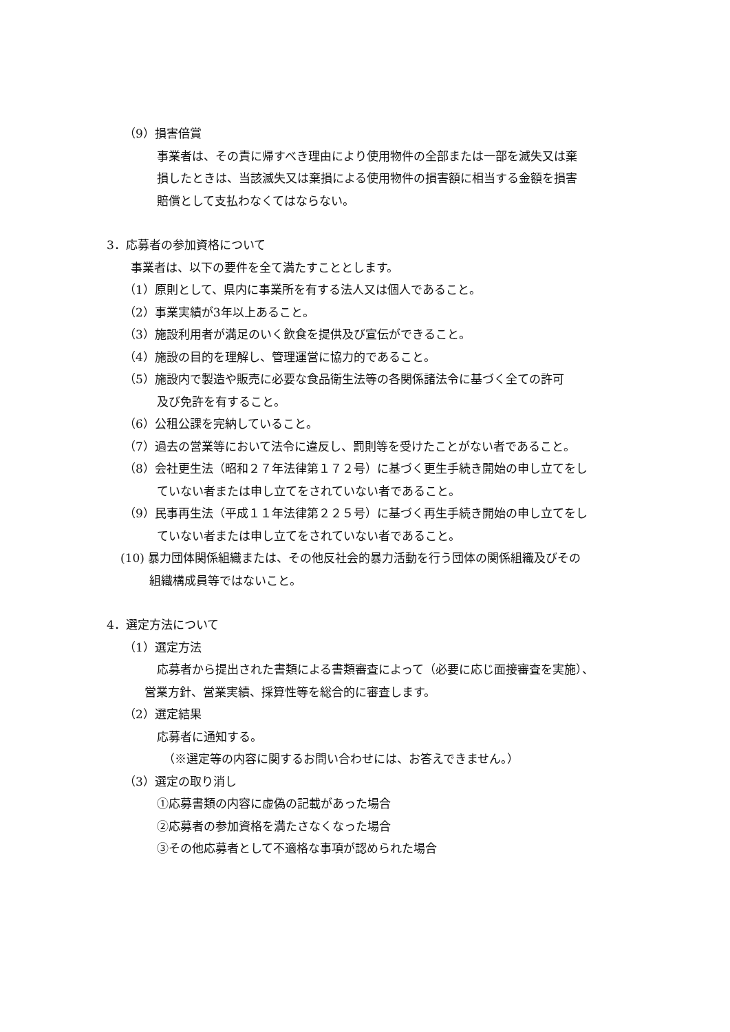（9）損害倍賞
事業者は、その責に帰すべき理由により使用物件の全部または一部を滅失又は棄
損したときは、当該滅失又は棄損による使用物件の損害額に相当する金額を損害
賠償として支払わなくてはならない。
3．応募者の参加資格について
事業者は、以下の要件を全て満たすこととします。
（1）原則として、県内に事業所を有する法人又は個人であること。
（2）事業実績が3年以上あること。
（3）施設利用者が満足のいく飲食を提供及び宣伝ができること。
（4）施設の目的を理解し、管理運営に協力的であること。
（5）施設内で製造や販売に必要な食品衛生法等の各関係諸法令に基づく全ての許可
及び免許を有すること。
（6）公租公課を完納していること。
（7）過去の営業等において法令に違反し、罰則等を受けたことがない者であること。
（8）会社更生法（昭和２７年法律第１７２号）に基づく更生手続き開始の申し立てをし
ていない者または申し立てをされていない者であること。
（9）民事再生法（平成１１年法律第２２５号）に基づく再生手続き開始の申し立てをし
ていない者または申し立てをされていない者であること。
(10) 暴力団体関係組織または、その他反社会的暴力活動を行う団体の関係組織及びその
組織構成員等ではないこと。
4．選定方法について
（1）選定方法
応募者から提出された書類による書類審査によって（必要に応じ面接審査を実施）、
営業方針、営業実績、採算性等を総合的に審査します。
（2）選定結果
応募者に通知する。
（※選定等の内容に関するお問い合わせには、お答えできません。）
（3）選定の取り消し
①応募書類の内容に虚偽の記載があった場合
②応募者の参加資格を満たさなくなった場合
③その他応募者として不適格な事項が認められた場合